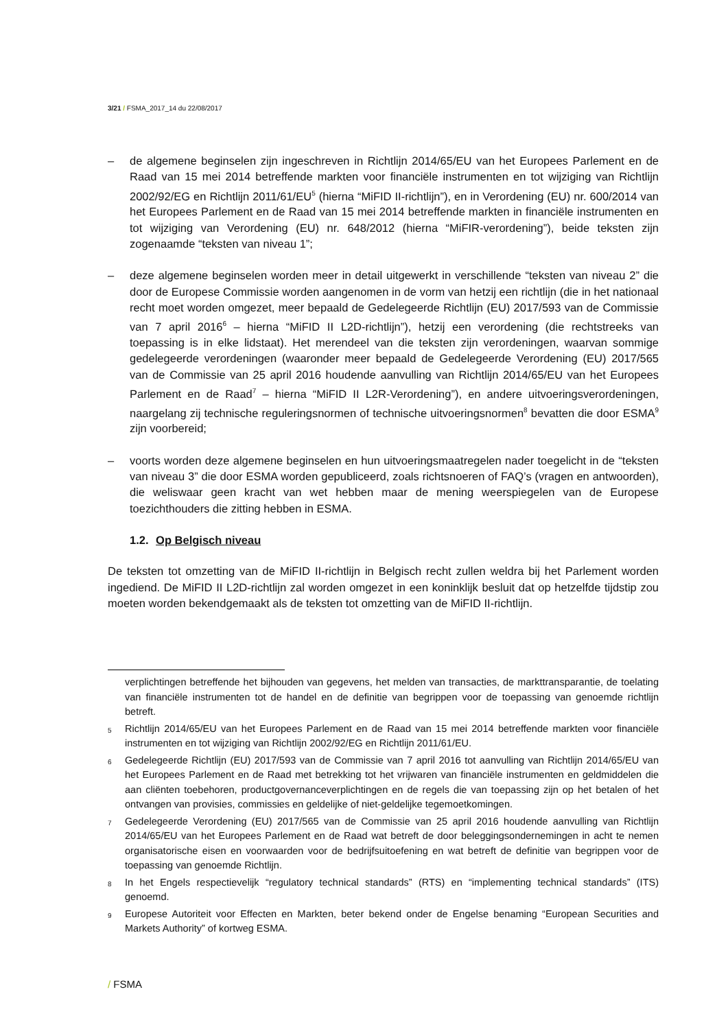3/21 / FSMA_2017_14 du 22/08/2017
– de algemene beginselen zijn ingeschreven in Richtlijn 2014/65/EU van het Europees Parlement en de Raad van 15 mei 2014 betreffende markten voor financiële instrumenten en tot wijziging van Richtlijn 2002/92/EG en Richtlijn 2011/61/EU<sup>5</sup> (hierna “MiFID II-richtlijn”), en in Verordening (EU) nr. 600/2014 van het Europees Parlement en de Raad van 15 mei 2014 betreffende markten in financiële instrumenten en tot wijziging van Verordening (EU) nr. 648/2012 (hierna “MiFIR-verordening”), beide teksten zijn zogenaamde “teksten van niveau 1”;
– deze algemene beginselen worden meer in detail uitgewerkt in verschillende “teksten van niveau 2” die door de Europese Commissie worden aangenomen in de vorm van hetzij een richtlijn (die in het nationaal recht moet worden omgezet, meer bepaald de Gedelegeerde Richtlijn (EU) 2017/593 van de Commissie van 7 april 2016<sup>6</sup> – hierna “MiFID II L2D-richtlijn”), hetzij een verordening (die rechtstreeks van toepassing is in elke lidstaat). Het merendeel van die teksten zijn verordeningen, waarvan sommige gedelegeerde verordeningen (waaronder meer bepaald de Gedelegeerde Verordening (EU) 2017/565 van de Commissie van 25 april 2016 houdende aanvulling van Richtlijn 2014/65/EU van het Europees Parlement en de Raad<sup>7</sup> – hierna “MiFID II L2R-Verordening”), en andere uitvoeringsverordeningen, naargelang zij technische reguleringsnormen of technische uitvoeringsnormen<sup>8</sup> bevatten die door ESMA<sup>9</sup> zijn voorbereid;
– voorts worden deze algemene beginselen en hun uitvoeringsmaatregelen nader toegelicht in de “teksten van niveau 3” die door ESMA worden gepubliceerd, zoals richtsnoeren of FAQ’s (vragen en antwoorden), die weliswaar geen kracht van wet hebben maar de mening weerspiegelen van de Europese toezichthouders die zitting hebben in ESMA.
1.2. Op Belgisch niveau
De teksten tot omzetting van de MiFID II-richtlijn in Belgisch recht zullen weldra bij het Parlement worden ingediend. De MiFID II L2D-richtlijn zal worden omgezet in een koninklijk besluit dat op hetzelfde tijdstip zou moeten worden bekendgemaakt als de teksten tot omzetting van de MiFID II-richtlijn.
verplichtingen betreffende het bijhouden van gegevens, het melden van transacties, de markttransparantie, de toelating van financiële instrumenten tot de handel en de definitie van begrippen voor de toepassing van genoemde richtlijn betreft.
<sup>5</sup> Richtlijn 2014/65/EU van het Europees Parlement en de Raad van 15 mei 2014 betreffende markten voor financiële instrumenten en tot wijziging van Richtlijn 2002/92/EG en Richtlijn 2011/61/EU.
<sup>6</sup> Gedelegeerde Richtlijn (EU) 2017/593 van de Commissie van 7 april 2016 tot aanvulling van Richtlijn 2014/65/EU van het Europees Parlement en de Raad met betrekking tot het vrijwaren van financiële instrumenten en geldmiddelen die aan cliënten toebehoren, productgovernanceverplichtingen en de regels die van toepassing zijn op het betalen of het ontvangen van provisies, commissies en geldelijke of niet-geldelijke tegemoetkomingen.
<sup>7</sup> Gedelegeerde Verordening (EU) 2017/565 van de Commissie van 25 april 2016 houdende aanvulling van Richtlijn 2014/65/EU van het Europees Parlement en de Raad wat betreft de door beleggingsondernemingen in acht te nemen organisatorische eisen en voorwaarden voor de bedrijfsuitoefening en wat betreft de definitie van begrippen voor de toepassing van genoemde Richtlijn.
<sup>8</sup> In het Engels respectievelijk “regulatory technical standards” (RTS) en “implementing technical standards” (ITS) genoemd.
<sup>9</sup> Europese Autoriteit voor Effecten en Markten, beter bekend onder de Engelse benaming “European Securities and Markets Authority” of kortweg ESMA.
/ FSMA